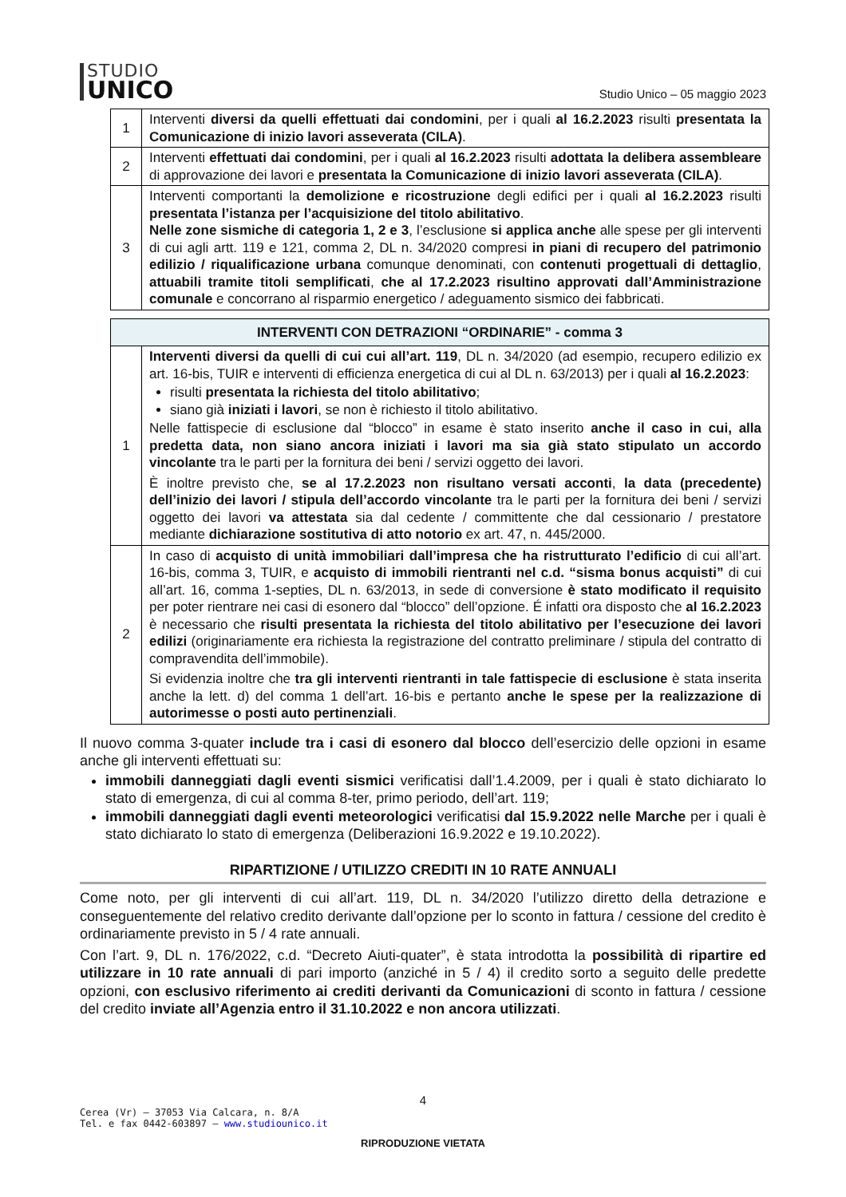STUDIO
UNICO
Studio Unico – 05 maggio 2023
| 1 | Interventi diversi da quelli effettuati dai condomini , per i quali al 16.2.2023 risulti presentata la Comunicazione di inizio lavori asseverata (CILA) . |
| 2 | Interventi effettuati dai condomini , per i quali al 16.2.2023 risulti adottata la delibera assembleare di approvazione dei lavori e presentata la Comunicazione di inizio lavori asseverata (CILA) . |
| 3 | Interventi comportanti la demolizione e ricostruzione degli edifici per i quali al 16.2.2023 risulti presentata l’istanza per l’acquisizione del titolo abilitativo . Nelle zone sismiche di categoria 1, 2 e 3 , l’esclusione si applica anche alle spese per gli interventi di cui agli artt. 119 e 121, comma 2, DL n. 34/2020 compresi in piani di recupero del patrimonio edilizio / riqualificazione urbana comunque denominati, con contenuti progettuali di dettaglio , attuabili tramite titoli semplificati , che al 17.2.2023 risultino approvati dall’Amministrazione comunale e concorrano al risparmio energetico / adeguamento sismico dei fabbricati. |
| INTERVENTI CON DETRAZIONI “ORDINARIE” - comma 3 | |
| --- | --- |
| 1 | Interventi diversi da quelli di cui cui all’art. 119 , DL n. 34/2020 (ad esempio, recupero edilizio ex art. 16-bis, TUIR e interventi di efficienza energetica di cui al DL n. 63/2013) per i quali al 16.2.2023 : risulti presentata la richiesta del titolo abilitativo ; siano già iniziati i lavori , se non è richiesto il titolo abilitativo. Nelle fattispecie di esclusione dal “blocco” in esame è stato inserito anche il caso in cui, alla predetta data, non siano ancora iniziati i lavori ma sia già stato stipulato un accordo vincolante tra le parti per la fornitura dei beni / servizi oggetto dei lavori. È inoltre previsto che, se al 17.2.2023 non risultano versati acconti , la data (precedente) dell’inizio dei lavori / stipula dell’accordo vincolante tra le parti per la fornitura dei beni / servizi oggetto dei lavori va attestata sia dal cedente / committente che dal cessionario / prestatore mediante dichiarazione sostitutiva di atto notorio ex art. 47, n. 445/2000. |
| 2 | In caso di acquisto di unità immobiliari dall’impresa che ha ristrutturato l’edificio di cui all’art. 16-bis, comma 3, TUIR, e acquisto di immobili rientranti nel c.d. “sisma bonus acquisti” di cui all’art. 16, comma 1-septies, DL n. 63/2013, in sede di conversione è stato modificato il requisito per poter rientrare nei casi di esonero dal “blocco” dell’opzione. É infatti ora disposto che al 16.2.2023 è necessario che risulti presentata la richiesta del titolo abilitativo per l’esecuzione dei lavori edilizi (originariamente era richiesta la registrazione del contratto preliminare / stipula del contratto di compravendita dell’immobile). Si evidenzia inoltre che tra gli interventi rientranti in tale fattispecie di esclusione è stata inserita anche la lett. d) del comma 1 dell’art. 16-bis e pertanto anche le spese per la realizzazione di autorimesse o posti auto pertinenziali . |
Il nuovo comma 3-quater include tra i casi di esonero dal blocco dell’esercizio delle opzioni in esame anche gli interventi effettuati su:
immobili danneggiati dagli eventi sismici verificatisi dall’1.4.2009, per i quali è stato dichiarato lo stato di emergenza, di cui al comma 8-ter, primo periodo, dell’art. 119;
immobili danneggiati dagli eventi meteorologici verificatisi dal 15.9.2022 nelle Marche per i quali è stato dichiarato lo stato di emergenza (Deliberazioni 16.9.2022 e 19.10.2022).
RIPARTIZIONE / UTILIZZO CREDITI IN 10 RATE ANNUALI
Come noto, per gli interventi di cui all’art. 119, DL n. 34/2020 l’utilizzo diretto della detrazione e conseguentemente del relativo credito derivante dall’opzione per lo sconto in fattura / cessione del credito è ordinariamente previsto in 5 / 4 rate annuali.
Con l’art. 9, DL n. 176/2022, c.d. “Decreto Aiuti-quater”, è stata introdotta la possibilità di ripartire ed utilizzare in 10 rate annuali di pari importo (anziché in 5 / 4) il credito sorto a seguito delle predette opzioni, con esclusivo riferimento ai crediti derivanti da Comunicazioni di sconto in fattura / cessione del credito inviate all’Agenzia entro il 31.10.2022 e non ancora utilizzati.
4
Cerea (Vr) – 37053 Via Calcara, n. 8/A
Tel. e fax 0442-603897 – www.studiounico.it
RIPRODUZIONE VIETATA